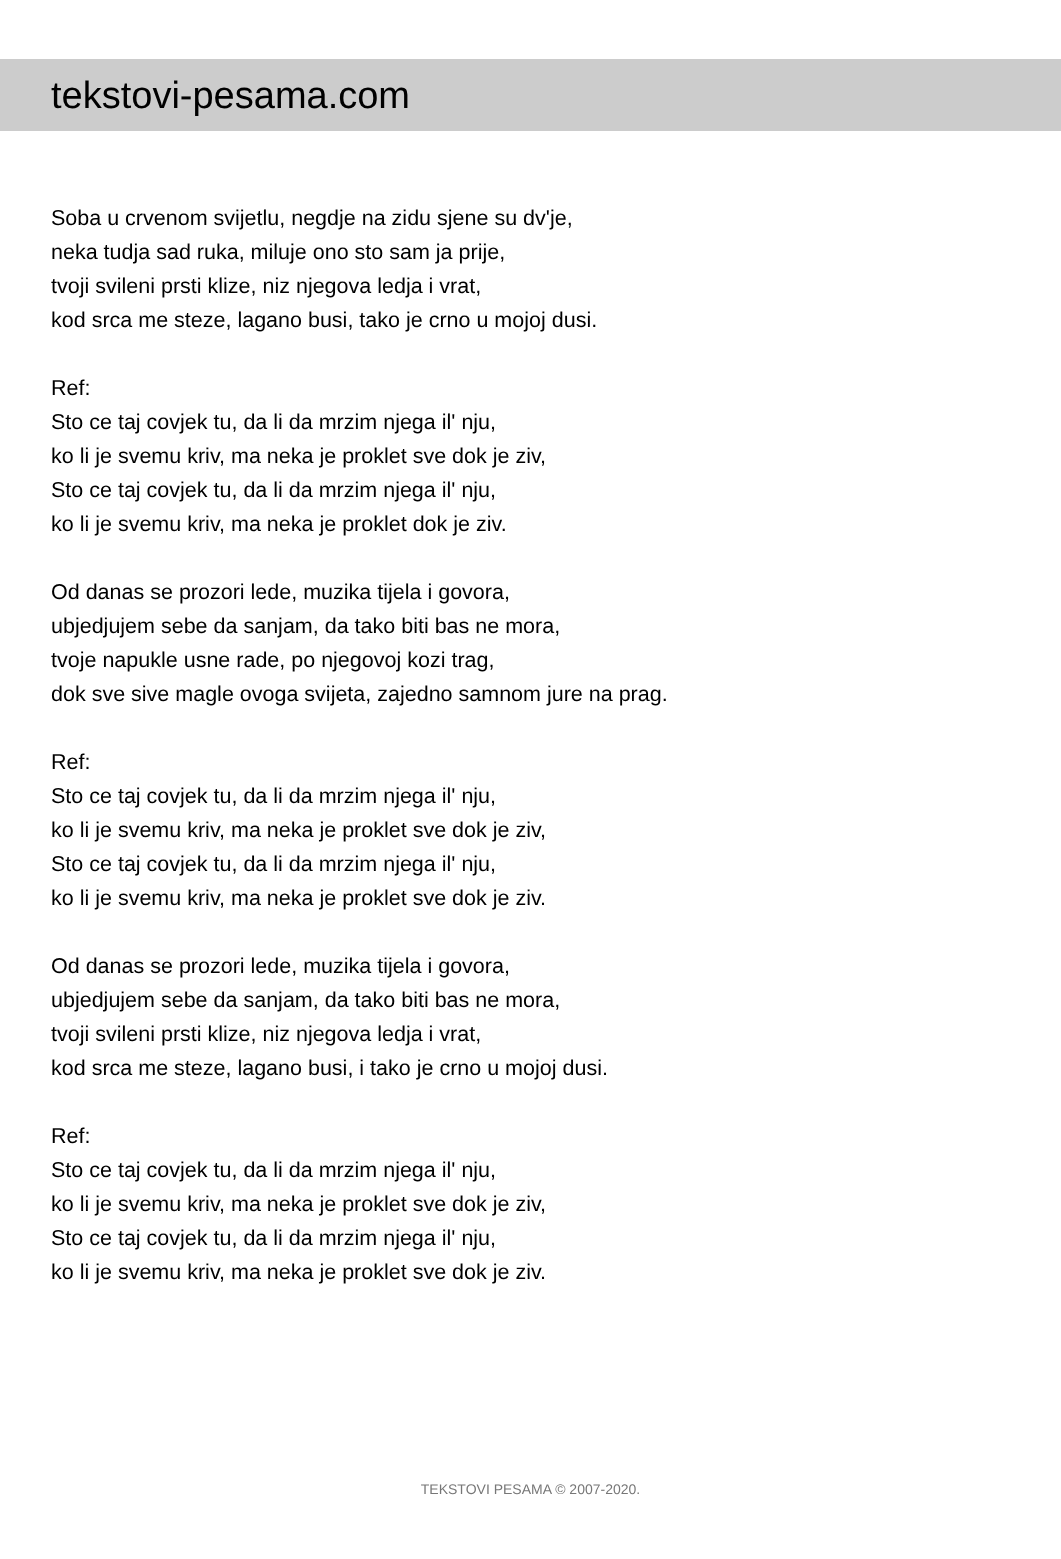tekstovi-pesama.com
Soba u crvenom svijetlu, negdje na zidu sjene su dv'je,
neka tudja sad ruka, miluje ono sto sam ja prije,
tvoji svileni prsti klize, niz njegova ledja i vrat,
kod srca me steze, lagano busi, tako je crno u mojoj dusi.
Ref:
Sto ce taj covjek tu, da li da mrzim njega il' nju,
ko li je svemu kriv, ma neka je proklet sve dok je ziv,
Sto ce taj covjek tu, da li da mrzim njega il' nju,
ko li je svemu kriv, ma neka je proklet dok je ziv.
Od danas se prozori lede, muzika tijela i govora,
ubjedjujem sebe da sanjam, da tako biti bas ne mora,
tvoje napukle usne rade, po njegovoj kozi trag,
dok sve sive magle ovoga svijeta, zajedno samnom jure na prag.
Ref:
Sto ce taj covjek tu, da li da mrzim njega il' nju,
ko li je svemu kriv, ma neka je proklet sve dok je ziv,
Sto ce taj covjek tu, da li da mrzim njega il' nju,
ko li je svemu kriv, ma neka je proklet sve dok je ziv.
Od danas se prozori lede, muzika tijela i govora,
ubjedjujem sebe da sanjam, da tako biti bas ne mora,
tvoji svileni prsti klize, niz njegova ledja i vrat,
kod srca me steze, lagano busi, i tako je crno u mojoj dusi.
Ref:
Sto ce taj covjek tu, da li da mrzim njega il' nju,
ko li je svemu kriv, ma neka je proklet sve dok je ziv,
Sto ce taj covjek tu, da li da mrzim njega il' nju,
ko li je svemu kriv, ma neka je proklet sve dok je ziv.
TEKSTOVI PESAMA © 2007-2020.